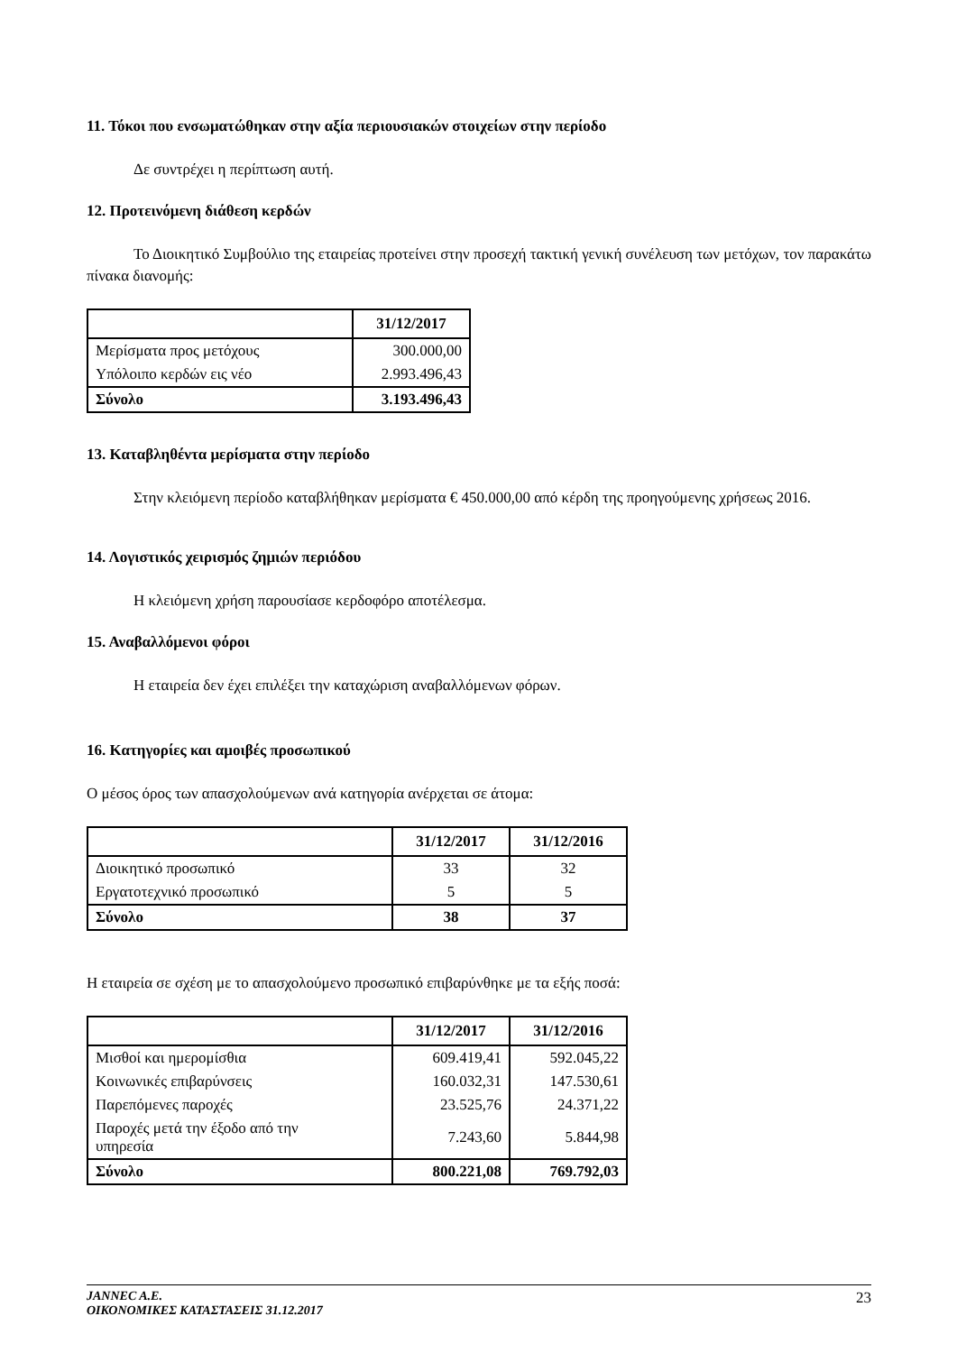11. Τόκοι που ενσωματώθηκαν στην αξία περιουσιακών στοιχείων στην περίοδο
Δε συντρέχει η περίπτωση αυτή.
12. Προτεινόμενη διάθεση κερδών
Το Διοικητικό Συμβούλιο της εταιρείας προτείνει στην προσεχή τακτική γενική συνέλευση των μετόχων, τον παρακάτω πίνακα διανομής:
| | 31/12/2017 |
| --- | --- |
| Μερίσματα προς μετόχους | 300.000,00 |
| Υπόλοιπο κερδών εις νέο | 2.993.496,43 |
| Σύνολο | 3.193.496,43 |
13. Καταβληθέντα μερίσματα στην περίοδο
Στην κλειόμενη περίοδο καταβλήθηκαν μερίσματα € 450.000,00 από κέρδη της προηγούμενης χρήσεως 2016.
14. Λογιστικός χειρισμός ζημιών περιόδου
Η κλειόμενη χρήση παρουσίασε κερδοφόρο αποτέλεσμα.
15. Αναβαλλόμενοι φόροι
Η εταιρεία δεν έχει επιλέξει την καταχώριση αναβαλλόμενων φόρων.
16. Κατηγορίες και αμοιβές προσωπικού
Ο μέσος όρος των απασχολούμενων ανά κατηγορία ανέρχεται σε άτομα:
| | 31/12/2017 | 31/12/2016 |
| --- | --- | --- |
| Διοικητικό προσωπικό | 33 | 32 |
| Εργατοτεχνικό προσωπικό | 5 | 5 |
| Σύνολο | 38 | 37 |
Η εταιρεία σε σχέση με το απασχολούμενο προσωπικό επιβαρύνθηκε με τα εξής ποσά:
| | 31/12/2017 | 31/12/2016 |
| --- | --- | --- |
| Μισθοί και ημερομίσθια | 609.419,41 | 592.045,22 |
| Κοινωνικές επιβαρύνσεις | 160.032,31 | 147.530,61 |
| Παρεπόμενες παροχές | 23.525,76 | 24.371,22 |
| Παροχές μετά την έξοδο από την υπηρεσία | 7.243,60 | 5.844,98 |
| Σύνολο | 800.221,08 | 769.792,03 |
JANNEC A.E.
ΟΙΚΟΝΟΜΙΚΕΣ ΚΑΤΑΣΤΑΣΕΙΣ 31.12.2017
23